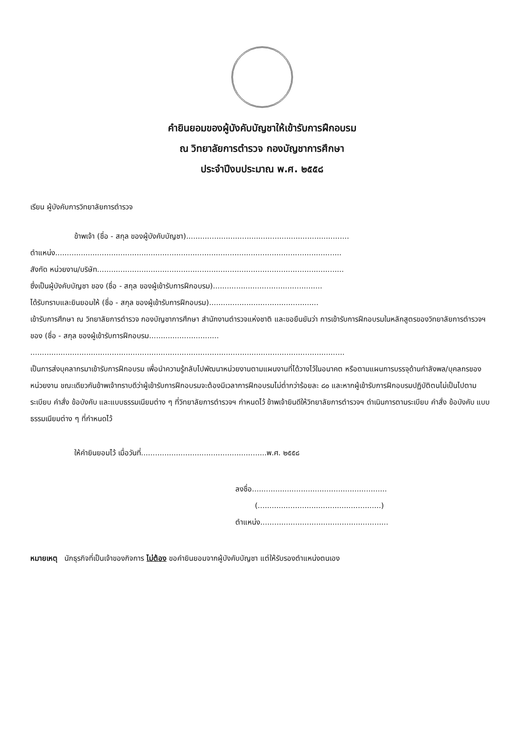คำยินยอมของผู้บังคับบัญชาให้เข้ารับการฝึกอบรม
ณ วิทยาลัยการตำรวจ กองบัญชาการศึกษา
ประจำปีงบประมาณ พ.ศ. ๒๕๕๘
เรียน ผู้บังคับการวิทยาลัยการตำรวจ
ข้าพเจ้า (ชื่อ - สกุล ของผู้บังคับบัญชา)......................................................................
ตำแหน่ง...........................................................................................................................
สังกัด หน่วยงาน/บริษัท..........................................................................................................
ซึ่งเป็นผู้บังคับบัญชา ของ (ชื่อ - สกุล ของผู้เข้ารับการฝึกอบรม)...............................................
ได้รับทราบและยินยอมให้ (ชื่อ - สกุล ของผู้เข้ารับการฝึกอบรม)...............................................
เข้ารับการศึกษา ณ วิทยาลัยการตำรวจ กองบัญชาการศึกษา สำนักงานตำรวจแห่งชาติ และขอยืนยันว่า การเข้ารับการฝึกอบรมในหลักสูตรของวิทยาลัยการตำรวจฯ ของ (ชื่อ - สกุล ของผู้เข้ารับการฝึกอบรม..............................
.......................................................................................................................................
เป็นการส่งบุคลากรมาเข้ารับการฝึกอบรม เพื่อนำความรู้กลับไปพัฒนาหน่วยงานตามแผนงานที่ได้วางไว้ในอนาคต หรือตามแผนการบรรจุด้านกำลังพล/บุคลกรของหน่วยงาน ขณะเดียวกันข้าพเจ้าทราบดีว่าผู้เข้ารับการฝึกอบรมจะต้องมีเวลาการฝึกอบรมไม่ต่ำกว่าร้อยละ ๘๐ และหากผู้เข้ารับการฝึกอบรมปฏิบัติตนไม่เป็นไปตามระเบียบ คำสั่ง ข้อบังคับ และแบบธรรมเนียมต่าง ๆ ที่วิทยาลัยการตำรวจฯ กำหนดไว้ ข้าพเจ้ายินดีให้วิทยาลัยการตำรวจฯ ดำเนินการตามระเบียบ คำสั่ง ข้อบังคับ แบบธรรมเนียมต่าง ๆ ที่กำหนดไว้
ให้คำยินยอมไว้ เมื่อวันที่......................................................พ.ศ. ๒๕๕๘
ลงชื่อ..........................................................
(.....................................................)
ตำแหน่ง.......................................................
หมายเหตุ นักธุรกิจที่เป็นเจ้าของกิจการ ไม่ต้อง ขอคำยินยอมจากผู้บังคับบัญชา แต่ให้รับรองตำแหน่งตนเอง